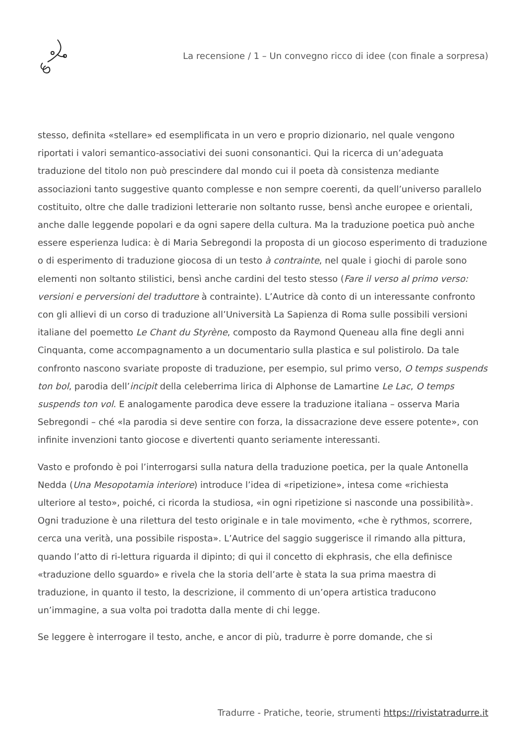La recensione / 1 – Un convegno ricco di idee (con finale a sorpresa)
stesso, definita «stellare» ed esemplificata in un vero e proprio dizionario, nel quale vengono riportati i valori semantico-associativi dei suoni consonantici. Qui la ricerca di un’adeguata traduzione del titolo non può prescindere dal mondo cui il poeta dà consistenza mediante associazioni tanto suggestive quanto complesse e non sempre coerenti, da quell’universo parallelo costituito, oltre che dalle tradizioni letterarie non soltanto russe, bensì anche europee e orientali, anche dalle leggende popolari e da ogni sapere della cultura. Ma la traduzione poetica può anche essere esperienza ludica: è di Maria Sebregondi la proposta di un giocoso esperimento di traduzione o di esperimento di traduzione giocosa di un testo à contrainte, nel quale i giochi di parole sono elementi non soltanto stilistici, bensì anche cardini del testo stesso (Fare il verso al primo verso: versioni e perversioni del traduttore à contrainte). L’Autrice dà conto di un interessante confronto con gli allievi di un corso di traduzione all’Università La Sapienza di Roma sulle possibili versioni italiane del poemetto Le Chant du Styrène, composto da Raymond Queneau alla fine degli anni Cinquanta, come accompagnamento a un documentario sulla plastica e sul polistirolo. Da tale confronto nascono svariate proposte di traduzione, per esempio, sul primo verso, O temps suspends ton bol, parodia dell’incipit della celeberrima lirica di Alphonse de Lamartine Le Lac, O temps suspends ton vol. E analogamente parodica deve essere la traduzione italiana – osserva Maria Sebregondi – ché «la parodia si deve sentire con forza, la dissacrazione deve essere potente», con infinite invenzioni tanto giocose e divertenti quanto seriamente interessanti.
Vasto e profondo è poi l’interrogarsi sulla natura della traduzione poetica, per la quale Antonella Nedda (Una Mesopotamia interiore) introduce l’idea di «ripetizione», intesa come «richiesta ulteriore al testo», poiché, ci ricorda la studiosa, «in ogni ripetizione si nasconde una possibilità». Ogni traduzione è una rilettura del testo originale e in tale movimento, «che è rythmos, scorrere, cerca una verità, una possibile risposta». L’Autrice del saggio suggerisce il rimando alla pittura, quando l’atto di ri-lettura riguarda il dipinto; di qui il concetto di ekphrasis, che ella definisce «traduzione dello sguardo» e rivela che la storia dell’arte è stata la sua prima maestra di traduzione, in quanto il testo, la descrizione, il commento di un’opera artistica traducono un’immagine, a sua volta poi tradotta dalla mente di chi legge.
Se leggere è interrogare il testo, anche, e ancor di più, tradurre è porre domande, che si
Tradurre - Pratiche, teorie, strumenti https://rivistatradurre.it